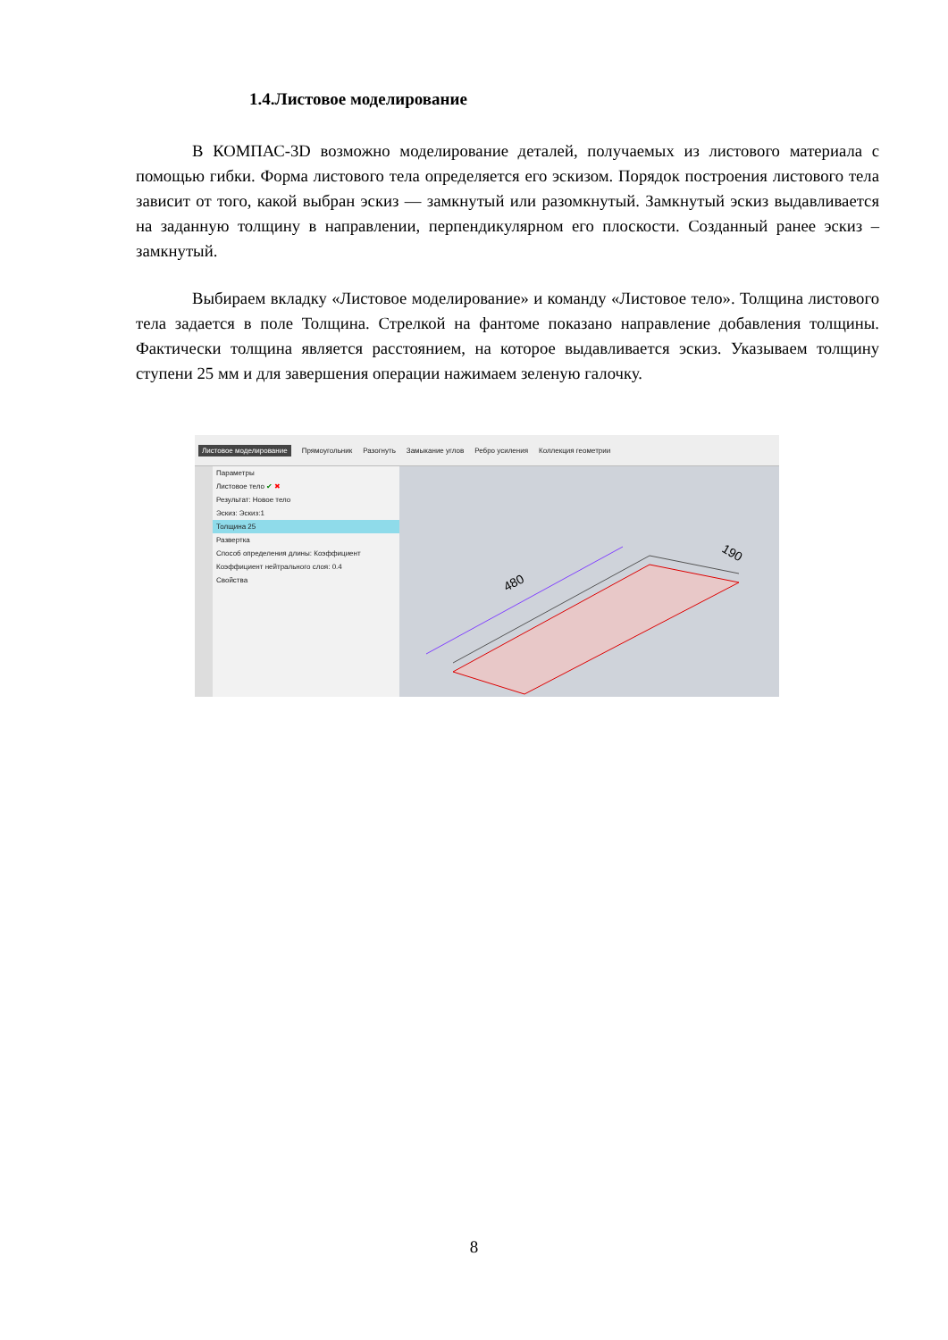1.4.Листовое моделирование
В КОМПАС-3D возможно моделирование деталей, получаемых из листового материала с помощью гибки. Форма листового тела определяется его эскизом. Порядок построения листового тела зависит от того, какой выбран эскиз — замкнутый или разомкнутый. Замкнутый эскиз выдавливается на заданную толщину в направлении, перпендикулярном его плоскости. Созданный ранее эскиз – замкнутый.
Выбираем вкладку «Листовое моделирование» и команду «Листовое тело». Толщина листового тела задается в поле Толщина. Стрелкой на фантоме показано направление добавления толщины. Фактически толщина является расстоянием, на которое выдавливается эскиз. Указываем толщину ступени 25 мм и для завершения операции нажимаем зеленую галочку.
Листовое моделирование Прямоугольник Разогнуть Замыкание углов Ребро усиления Коллекция геометрии
Параметры
Листовое тело ✔ ✖
Результат: Новое тело
Эскиз: Эскиз:1
Толщина 25
Развертка
Способ определения длины: Коэффициент
Коэффициент нейтрального слоя: 0.4
Свойства
480
190
8